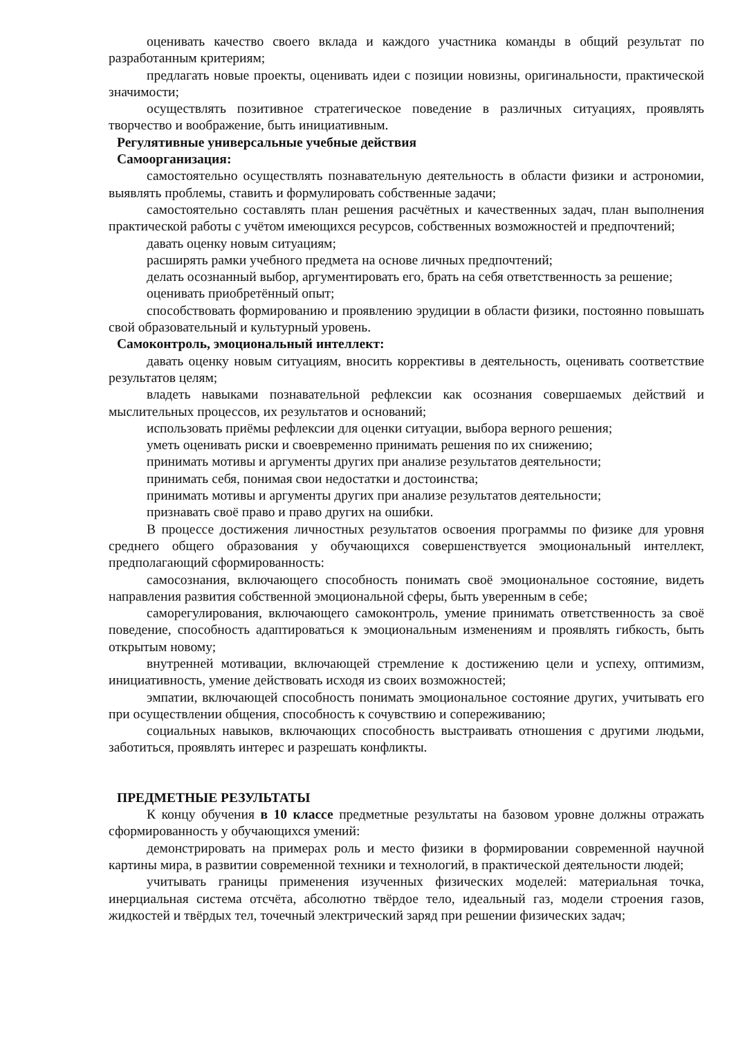оценивать качество своего вклада и каждого участника команды в общий результат по разработанным критериям;
предлагать новые проекты, оценивать идеи с позиции новизны, оригинальности, практической значимости;
осуществлять позитивное стратегическое поведение в различных ситуациях, проявлять творчество и воображение, быть инициативным.
Регулятивные универсальные учебные действия
Самоорганизация:
самостоятельно осуществлять познавательную деятельность в области физики и астрономии, выявлять проблемы, ставить и формулировать собственные задачи;
самостоятельно составлять план решения расчётных и качественных задач, план выполнения практической работы с учётом имеющихся ресурсов, собственных возможностей и предпочтений;
давать оценку новым ситуациям;
расширять рамки учебного предмета на основе личных предпочтений;
делать осознанный выбор, аргументировать его, брать на себя ответственность за решение;
оценивать приобретённый опыт;
способствовать формированию и проявлению эрудиции в области физики, постоянно повышать свой образовательный и культурный уровень.
Самоконтроль, эмоциональный интеллект:
давать оценку новым ситуациям, вносить коррективы в деятельность, оценивать соответствие результатов целям;
владеть навыками познавательной рефлексии как осознания совершаемых действий и мыслительных процессов, их результатов и оснований;
использовать приёмы рефлексии для оценки ситуации, выбора верного решения;
уметь оценивать риски и своевременно принимать решения по их снижению;
принимать мотивы и аргументы других при анализе результатов деятельности;
принимать себя, понимая свои недостатки и достоинства;
принимать мотивы и аргументы других при анализе результатов деятельности;
признавать своё право и право других на ошибки.
В процессе достижения личностных результатов освоения программы по физике для уровня среднего общего образования у обучающихся совершенствуется эмоциональный интеллект, предполагающий сформированность:
самосознания, включающего способность понимать своё эмоциональное состояние, видеть направления развития собственной эмоциональной сферы, быть уверенным в себе;
саморегулирования, включающего самоконтроль, умение принимать ответственность за своё поведение, способность адаптироваться к эмоциональным изменениям и проявлять гибкость, быть открытым новому;
внутренней мотивации, включающей стремление к достижению цели и успеху, оптимизм, инициативность, умение действовать исходя из своих возможностей;
эмпатии, включающей способность понимать эмоциональное состояние других, учитывать его при осуществлении общения, способность к сочувствию и сопереживанию;
социальных навыков, включающих способность выстраивать отношения с другими людьми, заботиться, проявлять интерес и разрешать конфликты.
ПРЕДМЕТНЫЕ РЕЗУЛЬТАТЫ
К концу обучения в 10 классе предметные результаты на базовом уровне должны отражать сформированность у обучающихся умений:
демонстрировать на примерах роль и место физики в формировании современной научной картины мира, в развитии современной техники и технологий, в практической деятельности людей;
учитывать границы применения изученных физических моделей: материальная точка, инерциальная система отсчёта, абсолютно твёрдое тело, идеальный газ, модели строения газов, жидкостей и твёрдых тел, точечный электрический заряд при решении физических задач;